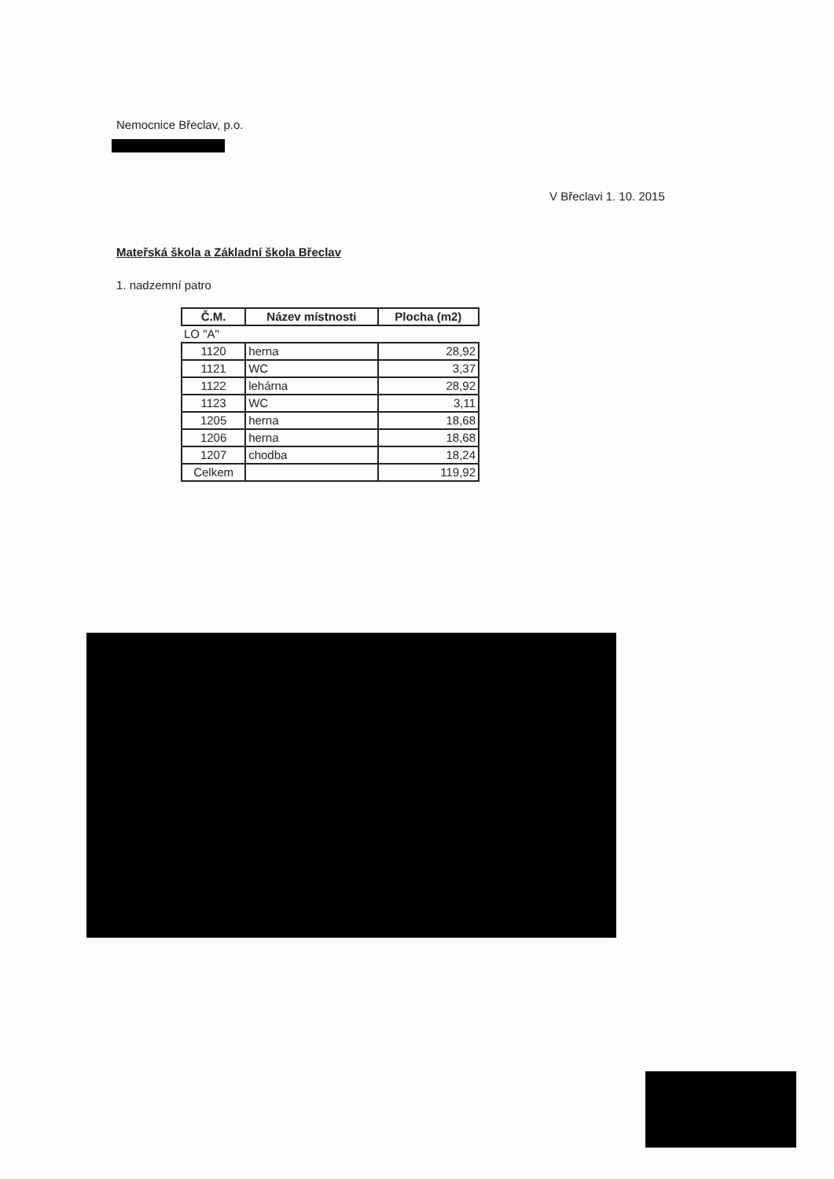Nemocnice Břeclav, p.o.
V Břeclavi 1. 10. 2015
Mateřská škola a Základní škola Břeclav
1. nadzemní patro
| Č.M. | Název místnosti | Plocha (m2) |
| --- | --- | --- |
| LO "A" | | |
| 1120 | herna | 28,92 |
| 1121 | WC | 3,37 |
| 1122 | lehárna | 28,92 |
| 1123 | WC | 3,11 |
| 1205 | herna | 18,68 |
| 1206 | herna | 18,68 |
| 1207 | chodba | 18,24 |
| Celkem | | 119,92 |